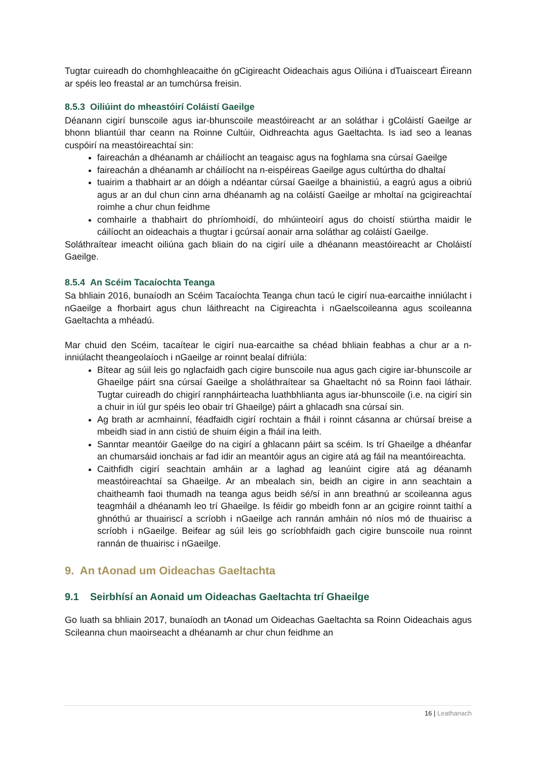Tugtar cuireadh do chomhghleacaithe ón gCigireacht Oideachais agus Oiliúna i dTuaisceart Éireann ar spéis leo freastal ar an tumchúrsa freisin.
8.5.3 Oiliúint do mheastóirí Coláistí Gaeilge
Déanann cigirí bunscoile agus iar-bhunscoile meastóireacht ar an soláthar i gColáistí Gaeilge ar bhonn bliantúil thar ceann na Roinne Cultúir, Oidhreachta agus Gaeltachta. Is iad seo a leanas cuspóirí na meastóireachtaí sin:
faireachán a dhéanamh ar cháilíocht an teagaisc agus na foghlama sna cúrsaí Gaeilge
faireachán a dhéanamh ar cháilíocht na n-eispéireas Gaeilge agus cultúrtha do dhaltaí
tuairim a thabhairt ar an dóigh a ndéantar cúrsaí Gaeilge a bhainistiú, a eagrú agus a oibriú agus ar an dul chun cinn arna dhéanamh ag na coláistí Gaeilge ar mholtaí na gcigireachtaí roimhe a chur chun feidhme
comhairle a thabhairt do phríomhoidí, do mhúinteoirí agus do choistí stiúrtha maidir le cáilíocht an oideachais a thugtar i gcúrsaí aonair arna soláthar ag coláistí Gaeilge.
Soláthraítear imeacht oiliúna gach bliain do na cigirí uile a dhéanann meastóireacht ar Choláistí Gaeilge.
8.5.4 An Scéim Tacaíochta Teanga
Sa bhliain 2016, bunaíodh an Scéim Tacaíochta Teanga chun tacú le cigirí nua-earcaithe inniúlacht i nGaeilge a fhorbairt agus chun láithreacht na Cigireachta i nGaelscoileanna agus scoileanna Gaeltachta a mhéadú.
Mar chuid den Scéim, tacaítear le cigirí nua-earcaithe sa chéad bhliain feabhas a chur ar a n-inniúlacht theangeolaíoch i nGaeilge ar roinnt bealaí difriúla:
Bítear ag súil leis go nglacfaidh gach cigire bunscoile nua agus gach cigire iar-bhunscoile ar Ghaeilge páirt sna cúrsaí Gaeilge a sholáthraítear sa Ghaeltacht nó sa Roinn faoi láthair. Tugtar cuireadh do chigirí rannpháirteacha luathbhlianta agus iar-bhunscoile (i.e. na cigirí sin a chuir in iúl gur spéis leo obair trí Ghaeilge) páirt a ghlacadh sna cúrsaí sin.
Ag brath ar acmhainní, féadfaidh cigirí rochtain a fháil i roinnt cásanna ar chúrsaí breise a mbeidh siad in ann cistiú de shuim éigin a fháil ina leith.
Sanntar meantóir Gaeilge do na cigirí a ghlacann páirt sa scéim. Is trí Ghaeilge a dhéanfar an chumarsáid ionchais ar fad idir an meantóir agus an cigire atá ag fáil na meantóireachta.
Caithfidh cigirí seachtain amháin ar a laghad ag leanúint cigire atá ag déanamh meastóireachtaí sa Ghaeilge. Ar an mbealach sin, beidh an cigire in ann seachtain a chaitheamh faoi thumadh na teanga agus beidh sé/sí in ann breathnú ar scoileanna agus teagmháil a dhéanamh leo trí Ghaeilge. Is féidir go mbeidh fonn ar an gcigire roinnt taithí a ghnóthú ar thuairiscí a scríobh i nGaeilge ach rannán amháin nó níos mó de thuairisc a scríobh i nGaeilge. Beifear ag súil leis go scríobhfaidh gach cigire bunscoile nua roinnt rannán de thuairisc i nGaeilge.
9. An tAonad um Oideachas Gaeltachta
9.1 Seirbhísí an Aonaid um Oideachas Gaeltachta trí Ghaeilge
Go luath sa bhliain 2017, bunaíodh an tAonad um Oideachas Gaeltachta sa Roinn Oideachais agus Scileanna chun maoirseacht a dhéanamh ar chur chun feidhme an
16 | Leathanach